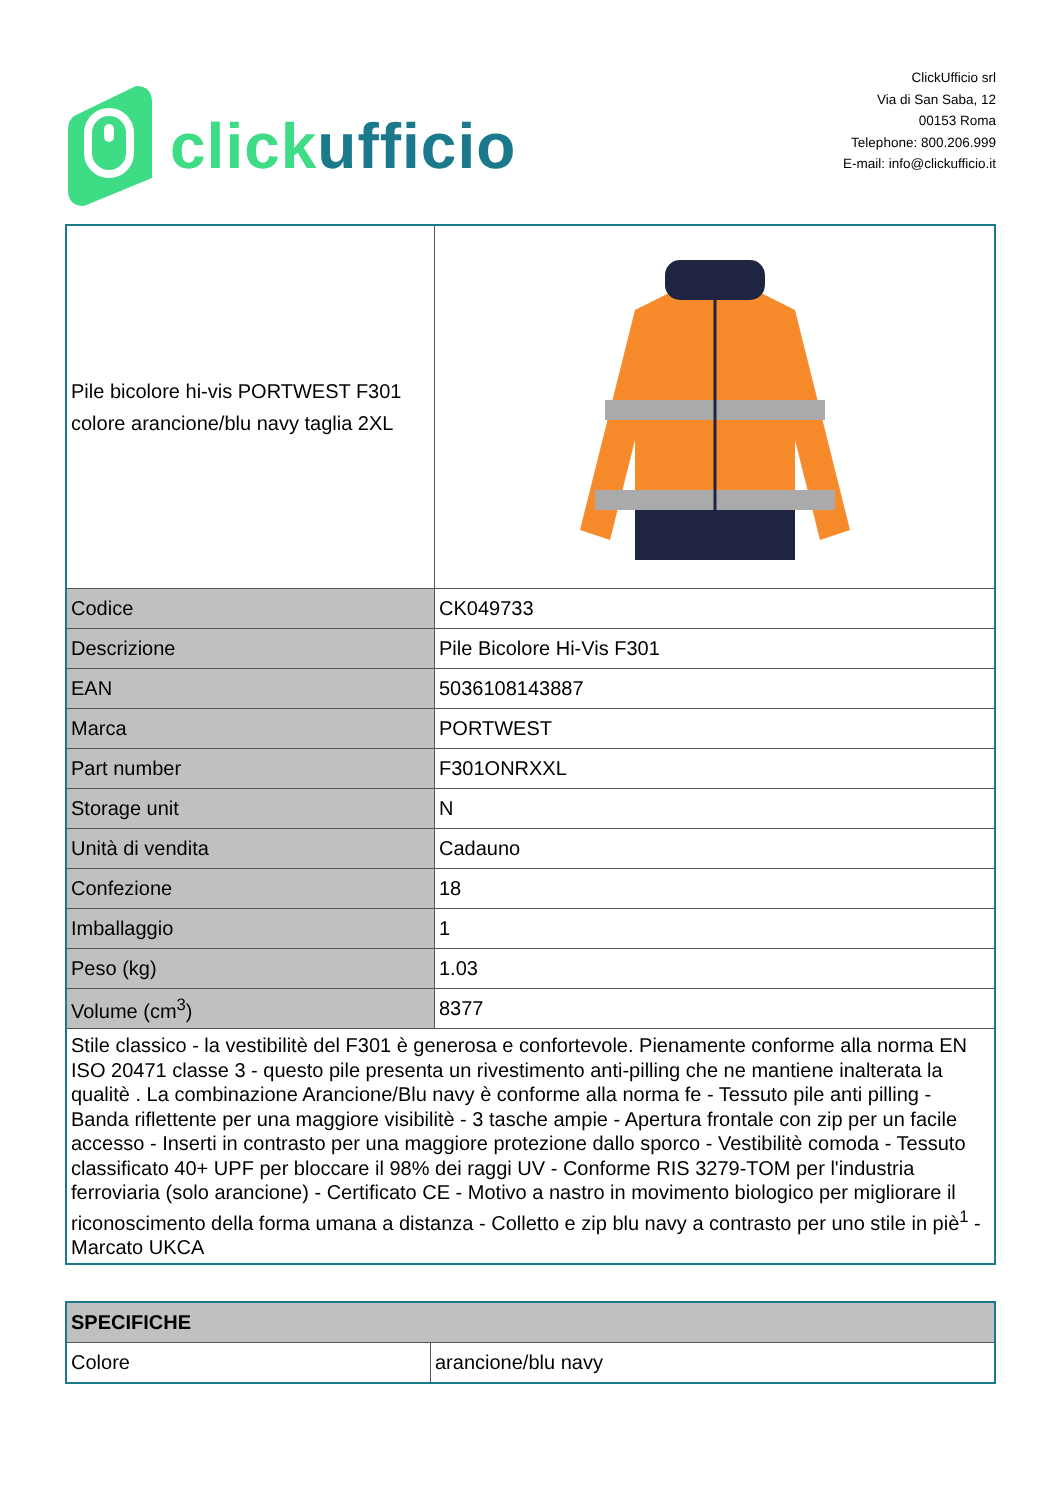click ufficio
ClickUfficio srl
Via di San Saba, 12
00153 Roma
Telephone: 800.206.999
E-mail: info@clickufficio.it
| Pile bicolore hi-vis PORTWEST F301 colore arancione/blu navy taglia 2XL | |
| Codice | CK049733 |
| Descrizione | Pile Bicolore Hi-Vis F301 |
| EAN | 5036108143887 |
| Marca | PORTWEST |
| Part number | F301ONRXXL |
| Storage unit | N |
| Unità di vendita | Cadauno |
| Confezione | 18 |
| Imballaggio | 1 |
| Peso (kg) | 1.03 |
| Volume (cm<sup>3</sup>) | 8377 |
| Stile classico - la vestibilitè del F301 è generosa e confortevole. Pienamente conforme alla norma EN ISO 20471 classe 3 - questo pile presenta un rivestimento anti-pilling che ne mantiene inalterata la qualitè . La combinazione Arancione/Blu navy è conforme alla norma fe - Tessuto pile anti pilling - Banda riflettente per una maggiore visibilitè - 3 tasche ampie - Apertura frontale con zip per un facile accesso - Inserti in contrasto per una maggiore protezione dallo sporco - Vestibilitè comoda - Tessuto classificato 40+ UPF per bloccare il 98% dei raggi UV - Conforme RIS 3279-TOM per l'industria ferroviaria (solo arancione) - Certificato CE - Motivo a nastro in movimento biologico per migliorare il riconoscimento della forma umana a distanza - Colletto e zip blu navy a contrasto per uno stile in piè<sup>1</sup> - Marcato UKCA | |
| SPECIFICHE | |
| --- | --- |
| Colore | arancione/blu navy |